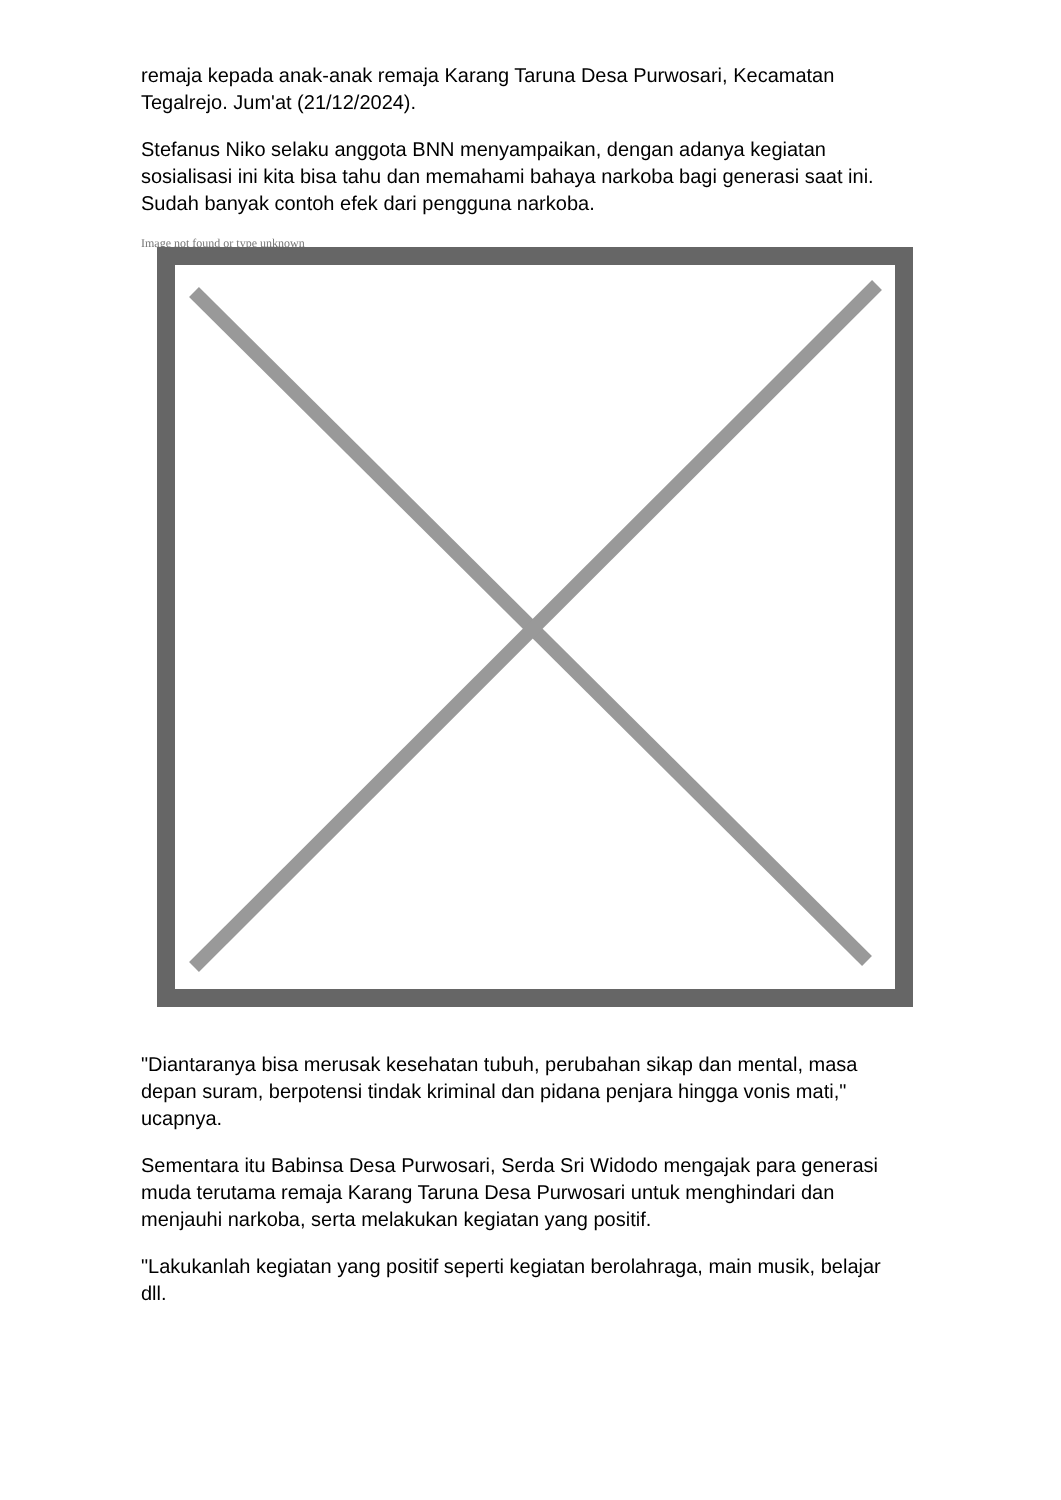remaja kepada anak-anak remaja Karang Taruna Desa Purwosari, Kecamatan Tegalrejo. Jum'at (21/12/2024).
Stefanus Niko selaku anggota BNN menyampaikan, dengan adanya kegiatan sosialisasi ini kita bisa tahu dan memahami bahaya narkoba bagi generasi saat ini. Sudah banyak contoh efek dari pengguna narkoba.
Image not found or type unknown
"Diantaranya bisa merusak kesehatan tubuh, perubahan sikap dan mental, masa depan suram, berpotensi tindak kriminal dan pidana penjara hingga vonis mati," ucapnya.
Sementara itu Babinsa Desa Purwosari, Serda Sri Widodo mengajak para generasi muda terutama remaja Karang Taruna Desa Purwosari untuk menghindari dan menjauhi narkoba, serta melakukan kegiatan yang positif.
"Lakukanlah kegiatan yang positif seperti kegiatan berolahraga, main musik, belajar dll.